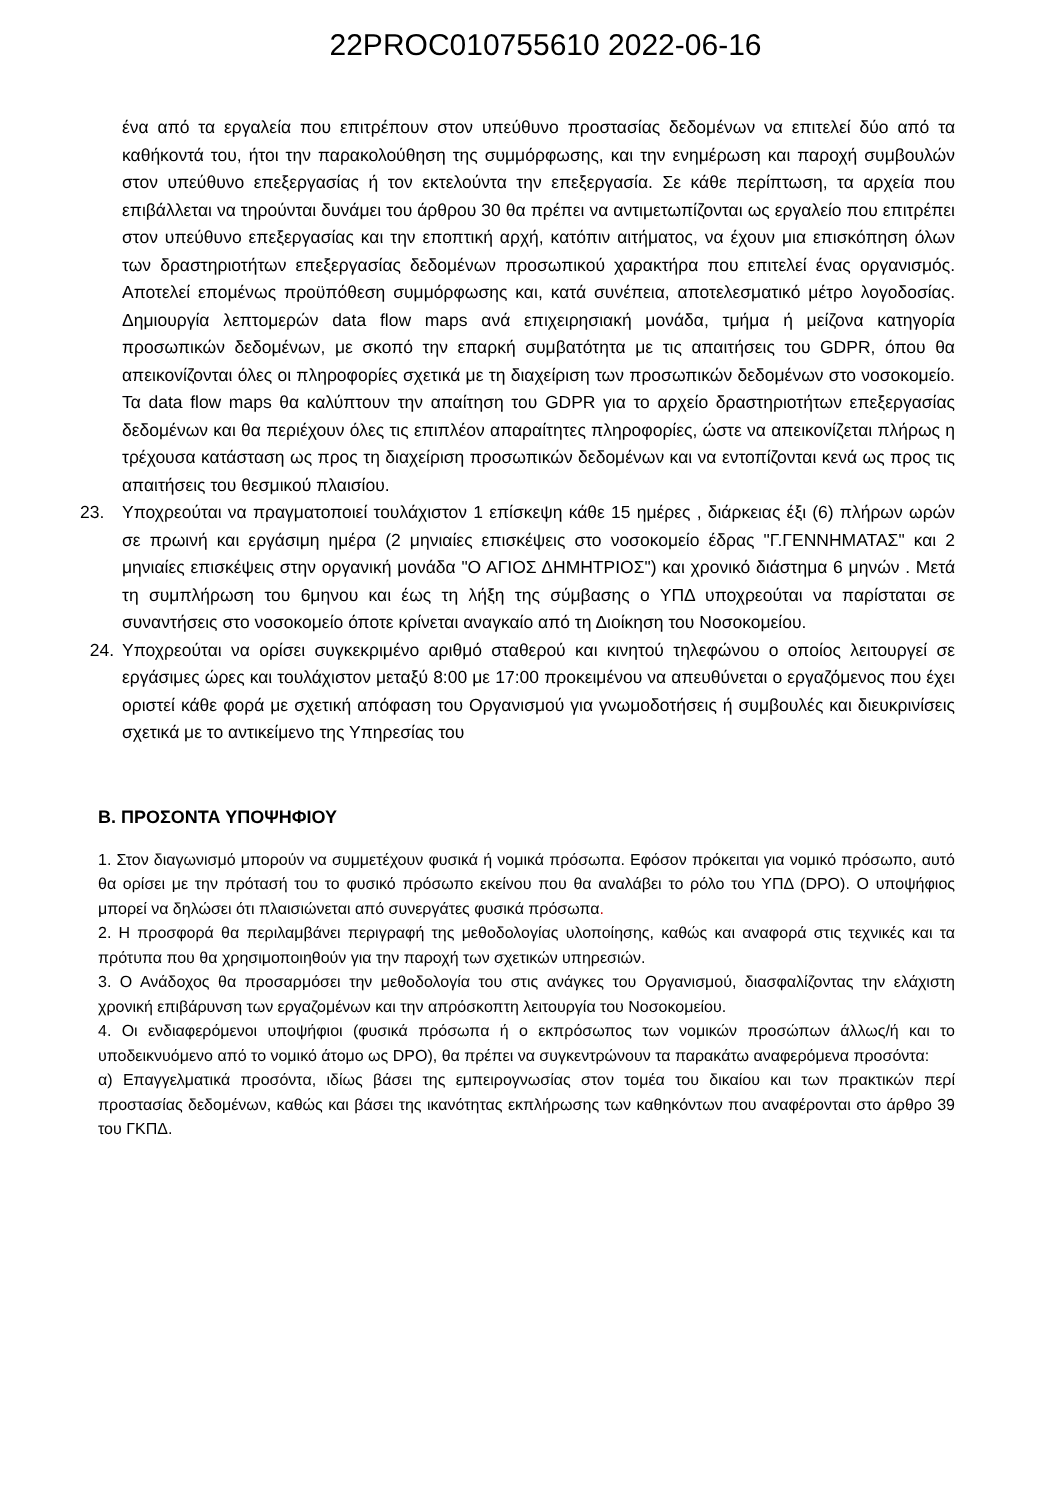22PROC010755610 2022-06-16
ένα από τα εργαλεία που επιτρέπουν στον υπεύθυνο προστασίας δεδομένων να επιτελεί δύο από τα καθήκοντά του, ήτοι την παρακολούθηση της συμμόρφωσης, και την ενημέρωση και παροχή συμβουλών στον υπεύθυνο επεξεργασίας ή τον εκτελούντα την επεξεργασία. Σε κάθε περίπτωση, τα αρχεία που επιβάλλεται να τηρούνται δυνάμει του άρθρου 30 θα πρέπει να αντιμετωπίζονται ως εργαλείο που επιτρέπει στον υπεύθυνο επεξεργασίας και την εποπτική αρχή, κατόπιν αιτήματος, να έχουν μια επισκόπηση όλων των δραστηριοτήτων επεξεργασίας δεδομένων προσωπικού χαρακτήρα που επιτελεί ένας οργανισμός. Αποτελεί επομένως προϋπόθεση συμμόρφωσης και, κατά συνέπεια, αποτελεσματικό μέτρο λογοδοσίας. Δημιουργία λεπτομερών data flow maps ανά επιχειρησιακή μονάδα, τμήμα ή μείζονα κατηγορία προσωπικών δεδομένων, με σκοπό την επαρκή συμβατότητα με τις απαιτήσεις του GDPR, όπου θα απεικονίζονται όλες οι πληροφορίες σχετικά με τη διαχείριση των προσωπικών δεδομένων στο νοσοκομείο. Τα data flow maps θα καλύπτουν την απαίτηση του GDPR για το αρχείο δραστηριοτήτων επεξεργασίας δεδομένων και θα περιέχουν όλες τις επιπλέον απαραίτητες πληροφορίες, ώστε να απεικονίζεται πλήρως η τρέχουσα κατάσταση ως προς τη διαχείριση προσωπικών δεδομένων και να εντοπίζονται κενά ως προς τις απαιτήσεις του θεσμικού πλαισίου.
23. Υποχρεούται να πραγματοποιεί τουλάχιστον 1 επίσκεψη κάθε 15 ημέρες , διάρκειας έξι (6) πλήρων ωρών σε πρωινή και εργάσιμη ημέρα (2 μηνιαίες επισκέψεις στο νοσοκομείο έδρας "Γ.ΓΕΝΝΗΜΑΤΑΣ" και 2 μηνιαίες επισκέψεις στην οργανική μονάδα "Ο ΑΓΙΟΣ ΔΗΜΗΤΡΙΟΣ") και χρονικό διάστημα 6 μηνών . Μετά τη συμπλήρωση του 6μηνου και έως τη λήξη της σύμβασης ο ΥΠΔ υποχρεούται να παρίσταται σε συναντήσεις στο νοσοκομείο όποτε κρίνεται αναγκαίο από τη Διοίκηση του Νοσοκομείου.
24. Υποχρεούται να ορίσει συγκεκριμένο αριθμό σταθερού και κινητού τηλεφώνου ο οποίος λειτουργεί σε εργάσιμες ώρες και τουλάχιστον μεταξύ 8:00 με 17:00 προκειμένου να απευθύνεται ο εργαζόμενος που έχει οριστεί κάθε φορά με σχετική απόφαση του Οργανισμού για γνωμοδοτήσεις ή συμβουλές και διευκρινίσεις σχετικά με το αντικείμενο της Υπηρεσίας του
Β. ΠΡΟΣΟΝΤΑ ΥΠΟΨΗΦΙΟΥ
1. Στον διαγωνισμό μπορούν να συμμετέχουν φυσικά ή νομικά πρόσωπα. Εφόσον πρόκειται για νομικό πρόσωπο, αυτό θα ορίσει με την πρότασή του το φυσικό πρόσωπο εκείνου που θα αναλάβει το ρόλο του ΥΠΔ (DPO). Ο υποψήφιος μπορεί να δηλώσει ότι πλαισιώνεται από συνεργάτες φυσικά πρόσωπα.
2. Η προσφορά θα περιλαμβάνει περιγραφή της μεθοδολογίας υλοποίησης, καθώς και αναφορά στις τεχνικές και τα πρότυπα που θα χρησιμοποιηθούν για την παροχή των σχετικών υπηρεσιών.
3. Ο Ανάδοχος θα προσαρμόσει την μεθοδολογία του στις ανάγκες του Οργανισμού, διασφαλίζοντας την ελάχιστη χρονική επιβάρυνση των εργαζομένων και την απρόσκοπτη λειτουργία του Νοσοκομείου.
4. Οι ενδιαφερόμενοι υποψήφιοι (φυσικά πρόσωπα ή ο εκπρόσωπος των νομικών προσώπων άλλως/ή και το υποδεικνυόμενο από το νομικό άτομο ως DPO), θα πρέπει να συγκεντρώνουν τα παρακάτω αναφερόμενα προσόντα:
α) Επαγγελματικά προσόντα, ιδίως βάσει της εμπειρογνωσίας στον τομέα του δικαίου και των πρακτικών περί προστασίας δεδομένων, καθώς και βάσει της ικανότητας εκπλήρωσης των καθηκόντων που αναφέρονται στο άρθρο 39 του ΓΚΠΔ.